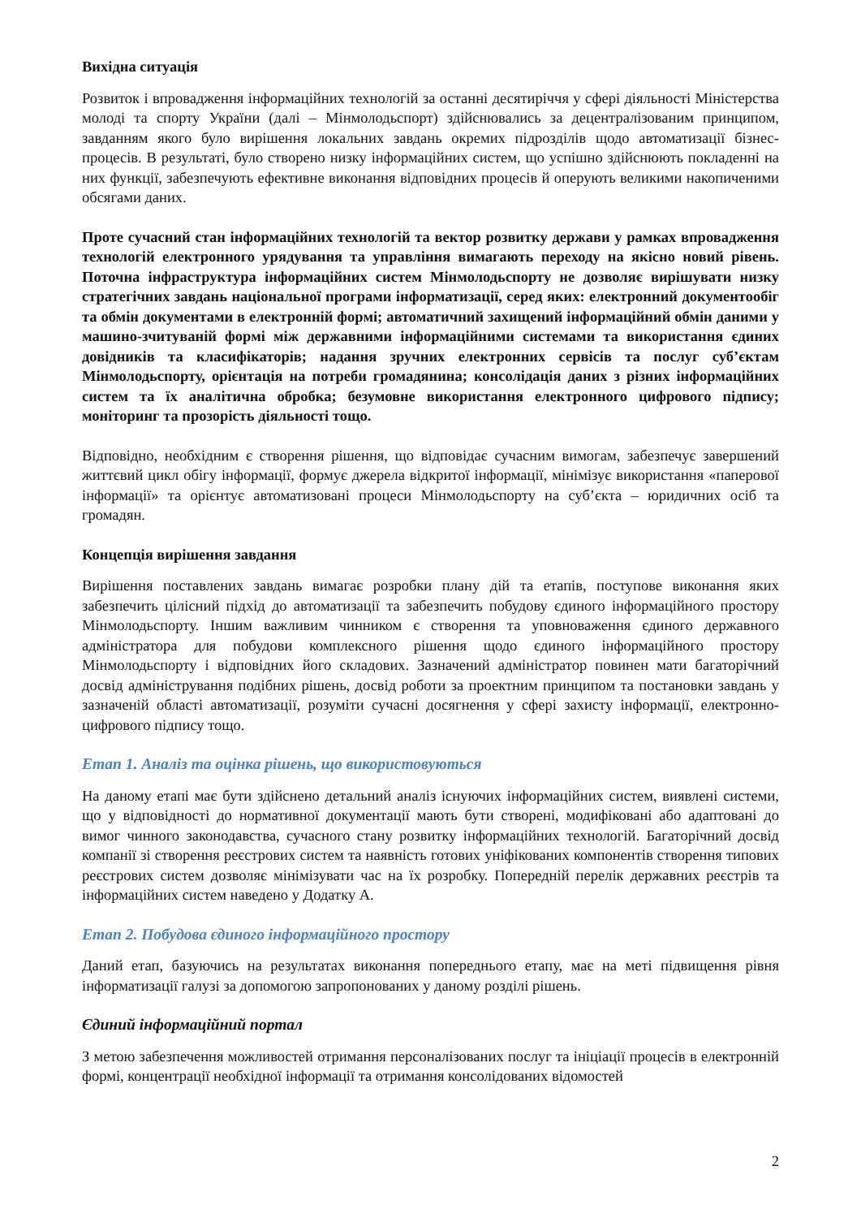Вихідна ситуація
Розвиток і впровадження інформаційних технологій за останні десятиріччя у сфері діяльності Міністерства молоді та спорту України (далі – Мінмолодьспорт) здійснювались за децентралізованим принципом, завданням якого було вирішення локальних завдань окремих підрозділів щодо автоматизації бізнес-процесів. В результаті, було створено низку інформаційних систем, що успішно здійснюють покладенні на них функції, забезпечують ефективне виконання відповідних процесів й оперують великими накопиченими обсягами даних.
Проте сучасний стан інформаційних технологій та вектор розвитку держави у рамках впровадження технологій електронного урядування та управління вимагають переходу на якісно новий рівень. Поточна інфраструктура інформаційних систем Мінмолодьспорту не дозволяє вирішувати низку стратегічних завдань національної програми інформатизації, серед яких: електронний документообіг та обмін документами в електронній формі; автоматичний захищений інформаційний обмін даними у машино-зчитуваній формі між державними інформаційними системами та використання єдиних довідників та класифікаторів; надання зручних електронних сервісів та послуг суб’єктам Мінмолодьспорту, орієнтація на потреби громадянина; консолідація даних з різних інформаційних систем та їх аналітична обробка; безумовне використання електронного цифрового підпису; моніторинг та прозорість діяльності тощо.
Відповідно, необхідним є створення рішення, що відповідає сучасним вимогам, забезпечує завершений життєвий цикл обігу інформації, формує джерела відкритої інформації, мінімізує використання «паперової інформації» та орієнтує автоматизовані процеси Мінмолодьспорту на суб’єкта – юридичних осіб та громадян.
Концепція вирішення завдання
Вирішення поставлених завдань вимагає розробки плану дій та етапів, поступове виконання яких забезпечить цілісний підхід до автоматизації та забезпечить побудову єдиного інформаційного простору Мінмолодьспорту. Іншим важливим чинником є створення та уповноваження єдиного державного адміністратора для побудови комплексного рішення щодо єдиного інформаційного простору Мінмолодьспорту і відповідних його складових. Зазначений адміністратор повинен мати багаторічний досвід адміністрування подібних рішень, досвід роботи за проектним принципом та постановки завдань у зазначеній області автоматизації, розуміти сучасні досягнення у сфері захисту інформації, електронно-цифрового підпису тощо.
Етап 1. Аналіз та оцінка рішень, що використовуються
На даному етапі має бути здійснено детальний аналіз існуючих інформаційних систем, виявлені системи, що у відповідності до нормативної документації мають бути створені, модифіковані або адаптовані до вимог чинного законодавства, сучасного стану розвитку інформаційних технологій. Багаторічний досвід компанії зі створення реєстрових систем та наявність готових уніфікованих компонентів створення типових реєстрових систем дозволяє мінімізувати час на їх розробку. Попередній перелік державних реєстрів та інформаційних систем наведено у Додатку А.
Етап 2. Побудова єдиного інформаційного простору
Даний етап, базуючись на результатах виконання попереднього етапу, має на меті підвищення рівня інформатизації галузі за допомогою запропонованих у даному розділі рішень.
Єдиний інформаційний портал
З метою забезпечення можливостей отримання персоналізованих послуг та ініціації процесів в електронній формі, концентрації необхідної інформації та отримання консолідованих відомостей
2